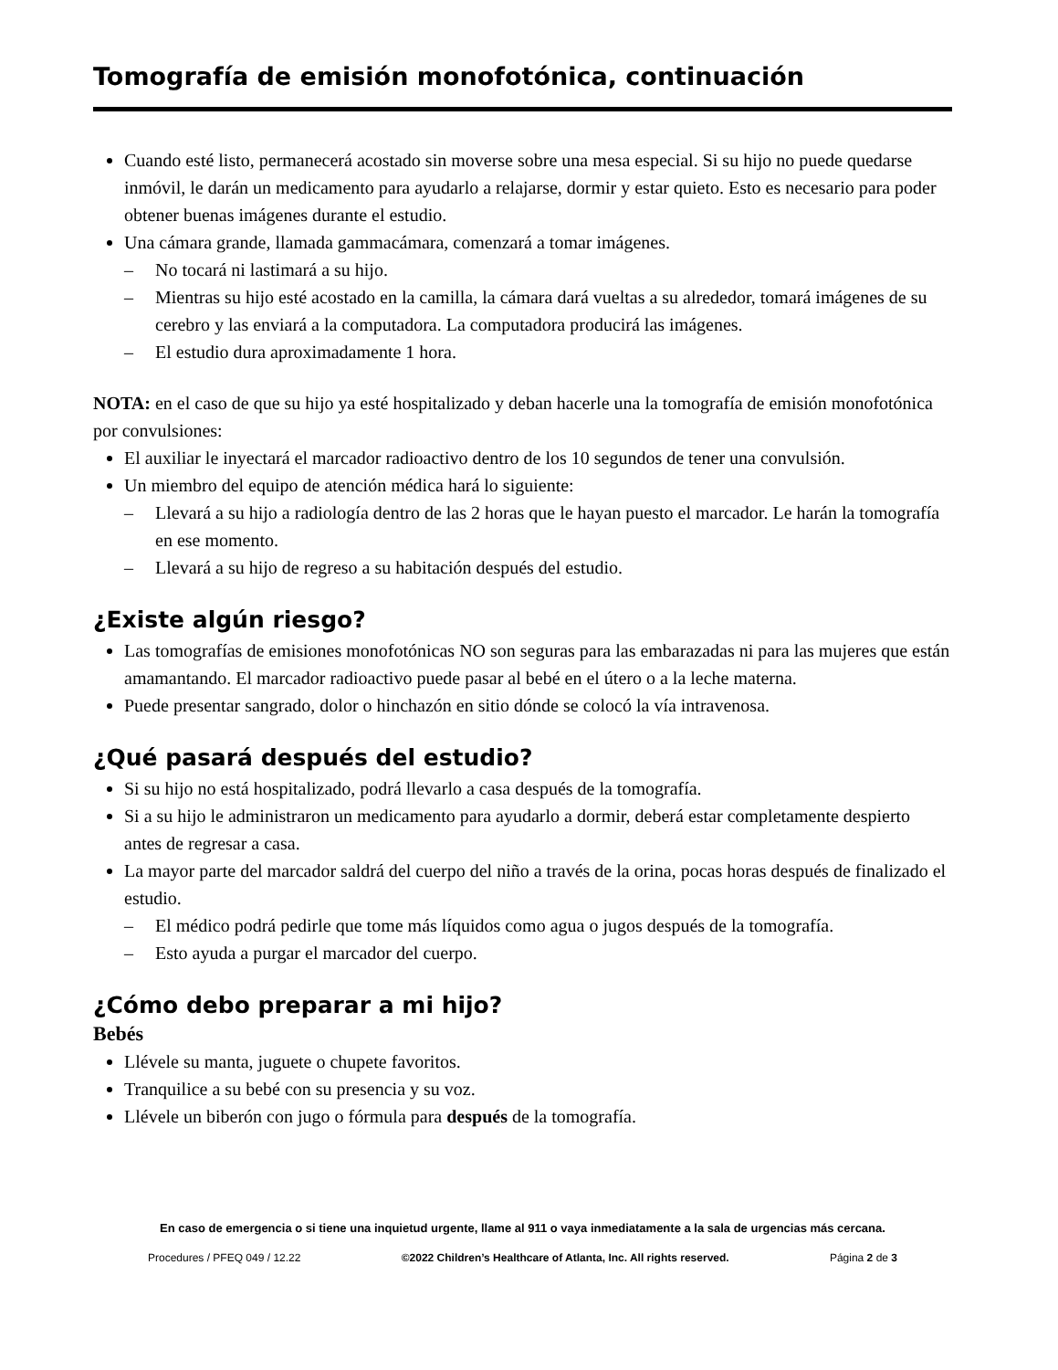Tomografía de emisión monofotónica, continuación
Cuando esté listo, permanecerá acostado sin moverse sobre una mesa especial. Si su hijo no puede quedarse inmóvil, le darán un medicamento para ayudarlo a relajarse, dormir y estar quieto. Esto es necesario para poder obtener buenas imágenes durante el estudio.
Una cámara grande, llamada gammacámara, comenzará a tomar imágenes.
No tocará ni lastimará a su hijo.
Mientras su hijo esté acostado en la camilla, la cámara dará vueltas a su alrededor, tomará imágenes de su cerebro y las enviará a la computadora. La computadora producirá las imágenes.
El estudio dura aproximadamente 1 hora.
NOTA: en el caso de que su hijo ya esté hospitalizado y deban hacerle una la tomografía de emisión monofotónica por convulsiones:
El auxiliar le inyectará el marcador radioactivo dentro de los 10 segundos de tener una convulsión.
Un miembro del equipo de atención médica hará lo siguiente:
Llevará a su hijo a radiología dentro de las 2 horas que le hayan puesto el marcador. Le harán la tomografía en ese momento.
Llevará a su hijo de regreso a su habitación después del estudio.
¿Existe algún riesgo?
Las tomografías de emisiones monofotónicas NO son seguras para las embarazadas ni para las mujeres que están amamantando. El marcador radioactivo puede pasar al bebé en el útero o a la leche materna.
Puede presentar sangrado, dolor o hinchazón en sitio dónde se colocó la vía intravenosa.
¿Qué pasará después del estudio?
Si su hijo no está hospitalizado, podrá llevarlo a casa después de la tomografía.
Si a su hijo le administraron un medicamento para ayudarlo a dormir, deberá estar completamente despierto antes de regresar a casa.
La mayor parte del marcador saldrá del cuerpo del niño a través de la orina, pocas horas después de finalizado el estudio.
El médico podrá pedirle que tome más líquidos como agua o jugos después de la tomografía.
Esto ayuda a purgar el marcador del cuerpo.
¿Cómo debo preparar a mi hijo?
Bebés
Llévele su manta, juguete o chupete favoritos.
Tranquilice a su bebé con su presencia y su voz.
Llévele un biberón con jugo o fórmula para después de la tomografía.
En caso de emergencia o si tiene una inquietud urgente, llame al 911 o vaya inmediatamente a la sala de urgencias más cercana.
Procedures / PFEQ 049 / 12.22 ©2022 Children’s Healthcare of Atlanta, Inc. All rights reserved. Página 2 de 3